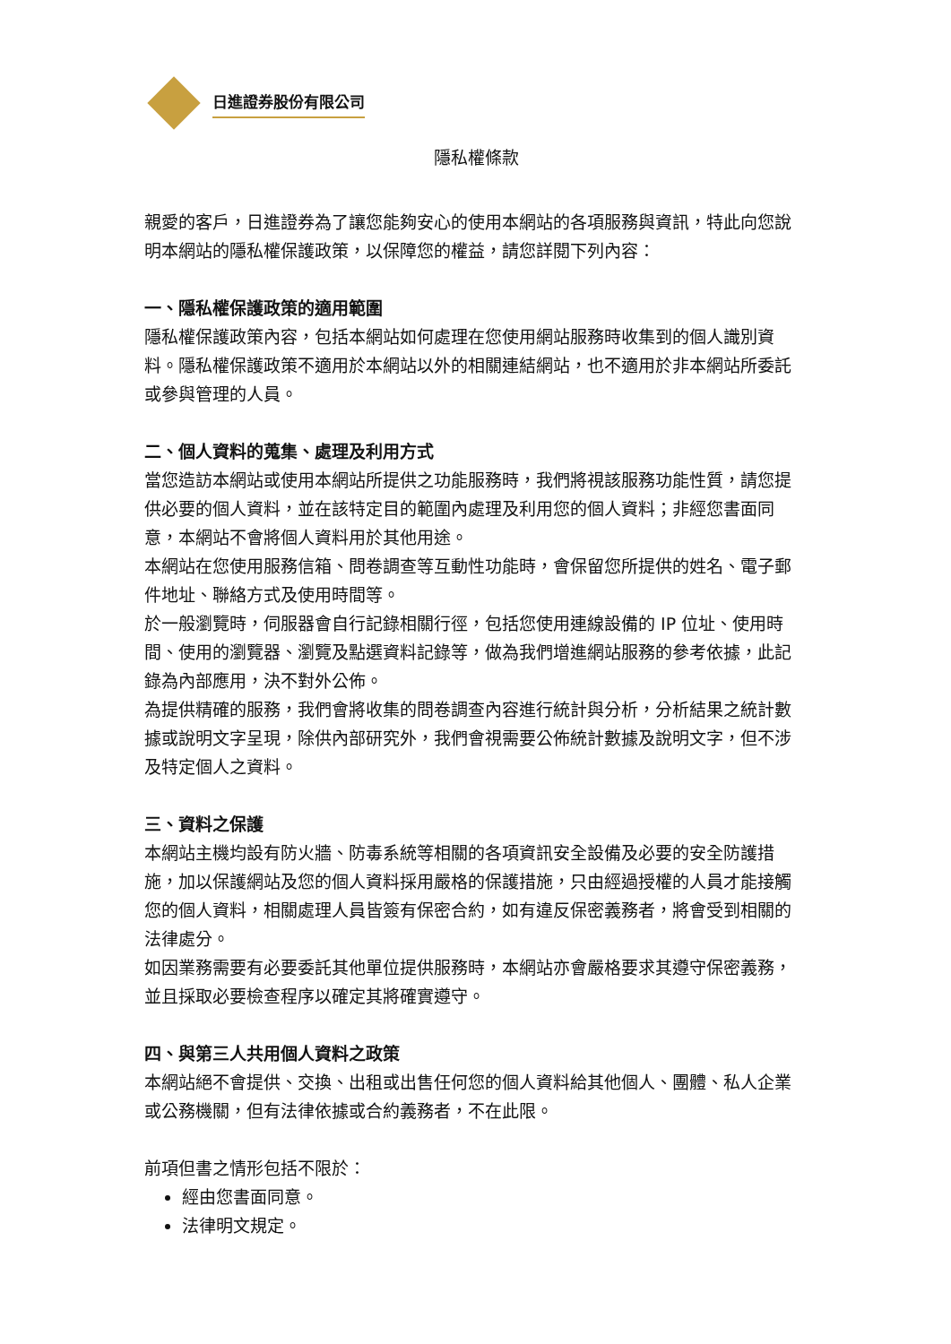日進證券股份有限公司
隱私權條款
親愛的客戶，日進證券為了讓您能夠安心的使用本網站的各項服務與資訊，特此向您說明本網站的隱私權保護政策，以保障您的權益，請您詳閱下列內容：
一、隱私權保護政策的適用範圍
隱私權保護政策內容，包括本網站如何處理在您使用網站服務時收集到的個人識別資料。隱私權保護政策不適用於本網站以外的相關連結網站，也不適用於非本網站所委託或參與管理的人員。
二、個人資料的蒐集、處理及利用方式
當您造訪本網站或使用本網站所提供之功能服務時，我們將視該服務功能性質，請您提供必要的個人資料，並在該特定目的範圍內處理及利用您的個人資料；非經您書面同意，本網站不會將個人資料用於其他用途。
本網站在您使用服務信箱、問卷調查等互動性功能時，會保留您所提供的姓名、電子郵件地址、聯絡方式及使用時間等。
於一般瀏覽時，伺服器會自行記錄相關行徑，包括您使用連線設備的 IP 位址、使用時間、使用的瀏覽器、瀏覽及點選資料記錄等，做為我們增進網站服務的參考依據，此記錄為內部應用，決不對外公佈。
為提供精確的服務，我們會將收集的問卷調查內容進行統計與分析，分析結果之統計數據或說明文字呈現，除供內部研究外，我們會視需要公佈統計數據及說明文字，但不涉及特定個人之資料。
三、資料之保護
本網站主機均設有防火牆、防毒系統等相關的各項資訊安全設備及必要的安全防護措施，加以保護網站及您的個人資料採用嚴格的保護措施，只由經過授權的人員才能接觸您的個人資料，相關處理人員皆簽有保密合約，如有違反保密義務者，將會受到相關的法律處分。
如因業務需要有必要委託其他單位提供服務時，本網站亦會嚴格要求其遵守保密義務，並且採取必要檢查程序以確定其將確實遵守。
四、與第三人共用個人資料之政策
本網站絕不會提供、交換、出租或出售任何您的個人資料給其他個人、團體、私人企業或公務機關，但有法律依據或合約義務者，不在此限。
前項但書之情形包括不限於：
經由您書面同意。
法律明文規定。